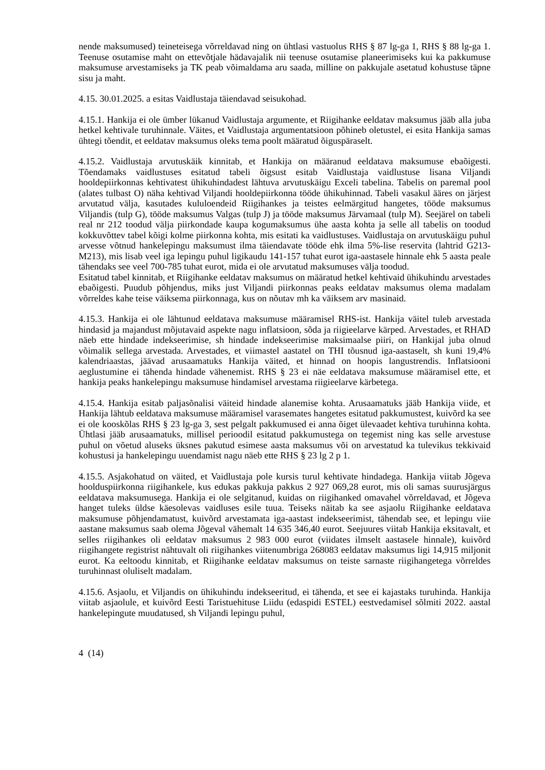nende maksumused) teineteisega võrreldavad ning on ühtlasi vastuolus RHS § 87 lg-ga 1, RHS § 88 lg-ga 1. Teenuse osutamise maht on ettevõtjale hädavajalik nii teenuse osutamise planeerimiseks kui ka pakkumuse maksumuse arvestamiseks ja TK peab võimaldama aru saada, milline on pakkujale asetatud kohustuse täpne sisu ja maht.
4.15. 30.01.2025. a esitas Vaidlustaja täiendavad seisukohad.
4.15.1. Hankija ei ole ümber lükanud Vaidlustaja argumente, et Riigihanke eeldatav maksumus jääb alla juba hetkel kehtivale turuhinnale. Väites, et Vaidlustaja argumentatsioon põhineb oletustel, ei esita Hankija samas ühtegi tõendit, et eeldatav maksumus oleks tema poolt määratud õiguspäraselt.
4.15.2. Vaidlustaja arvutuskäik kinnitab, et Hankija on määranud eeldatava maksumuse ebaõigesti. Tõendamaks vaidlustuses esitatud tabeli õigsust esitab Vaidlustaja vaidlustuse lisana Viljandi hooldepiirkonnas kehtivatest ühikuhindadest lähtuva arvutuskäigu Exceli tabelina. Tabelis on paremal pool (alates tulbast O) näha kehtivad Viljandi hooldepiirkonna tööde ühikuhinnad. Tabeli vasakul ääres on järjest arvutatud välja, kasutades kululoendeid Riigihankes ja teistes eelmärgitud hangetes, tööde maksumus Viljandis (tulp G), tööde maksumus Valgas (tulp J) ja tööde maksumus Järvamaal (tulp M). Seejärel on tabeli real nr 212 toodud välja piirkondade kaupa kogumaksumus ühe aasta kohta ja selle all tabelis on toodud kokkuvõttev tabel kõigi kolme piirkonna kohta, mis esitati ka vaidlustuses. Vaidlustaja on arvutuskäigu puhul arvesse võtnud hankelepingu maksumust ilma täiendavate tööde ehk ilma 5%-lise reservita (lahtrid G213-M213), mis lisab veel iga lepingu puhul ligikaudu 141-157 tuhat eurot iga-aastasele hinnale ehk 5 aasta peale tähendaks see veel 700-785 tuhat eurot, mida ei ole arvutatud maksumuses välja toodud.
Esitatud tabel kinnitab, et Riigihanke eeldatav maksumus on määratud hetkel kehtivaid ühikuhindu arvestades ebaõigesti. Puudub põhjendus, miks just Viljandi piirkonnas peaks eeldatav maksumus olema madalam võrreldes kahe teise väiksema piirkonnaga, kus on nõutav mh ka väiksem arv masinaid.
4.15.3. Hankija ei ole lähtunud eeldatava maksumuse määramisel RHS-ist. Hankija väitel tuleb arvestada hindasid ja majandust mõjutavaid aspekte nagu inflatsioon, sõda ja riigieelarve kärped. Arvestades, et RHAD näeb ette hindade indekseerimise, sh hindade indekseerimise maksimaalse piiri, on Hankijal juba olnud võimalik sellega arvestada. Arvestades, et viimastel aastatel on THI tõusnud iga-aastaselt, sh kuni 19,4% kalendriaastas, jäävad arusaamatuks Hankija väited, et hinnad on hoopis langustrendis. Inflatsiooni aeglustumine ei tähenda hindade vähenemist. RHS § 23 ei näe eeldatava maksumuse määramisel ette, et hankija peaks hankelepingu maksumuse hindamisel arvestama riigieelarve kärbetega.
4.15.4. Hankija esitab paljasõnalisi väiteid hindade alanemise kohta. Arusaamatuks jääb Hankija viide, et Hankija lähtub eeldatava maksumuse määramisel varasemates hangetes esitatud pakkumustest, kuivõrd ka see ei ole kooskõlas RHS § 23 lg-ga 3, sest pelgalt pakkumused ei anna õiget ülevaadet kehtiva turuhinna kohta. Ühtlasi jääb arusaamatuks, millisel perioodil esitatud pakkumustega on tegemist ning kas selle arvestuse puhul on võetud aluseks üksnes pakutud esimese aasta maksumus või on arvestatud ka tulevikus tekkivaid kohustusi ja hankelepingu uuendamist nagu näeb ette RHS § 23 lg 2 p 1.
4.15.5. Asjakohatud on väited, et Vaidlustaja pole kursis turul kehtivate hindadega. Hankija viitab Jõgeva hoolduspiirkonna riigihankele, kus edukas pakkuja pakkus 2 927 069,28 eurot, mis oli samas suurusjärgus eeldatava maksumusega. Hankija ei ole selgitanud, kuidas on riigihanked omavahel võrreldavad, et Jõgeva hanget tuleks üldse käesolevas vaidluses esile tuua. Teiseks näitab ka see asjaolu Riigihanke eeldatava maksumuse põhjendamatust, kuivõrd arvestamata iga-aastast indekseerimist, tähendab see, et lepingu viie aastane maksumus saab olema Jõgeval vähemalt 14 635 346,40 eurot. Seejuures viitab Hankija eksitavalt, et selles riigihankes oli eeldatav maksumus 2 983 000 eurot (viidates ilmselt aastasele hinnale), kuivõrd riigihangete registrist nähtuvalt oli riigihankes viitenumbriga 268083 eeldatav maksumus ligi 14,915 miljonit eurot. Ka eeltoodu kinnitab, et Riigihanke eeldatav maksumus on teiste sarnaste riigihangetega võrreldes turuhinnast oluliselt madalam.
4.15.6. Asjaolu, et Viljandis on ühikuhindu indekseeritud, ei tähenda, et see ei kajastaks turuhinda. Hankija viitab asjaolule, et kuivõrd Eesti Taristuehituse Liidu (edaspidi ESTEL) eestvedamisel sõlmiti 2022. aastal hankelepingute muudatused, sh Viljandi lepingu puhul,
4 (14)